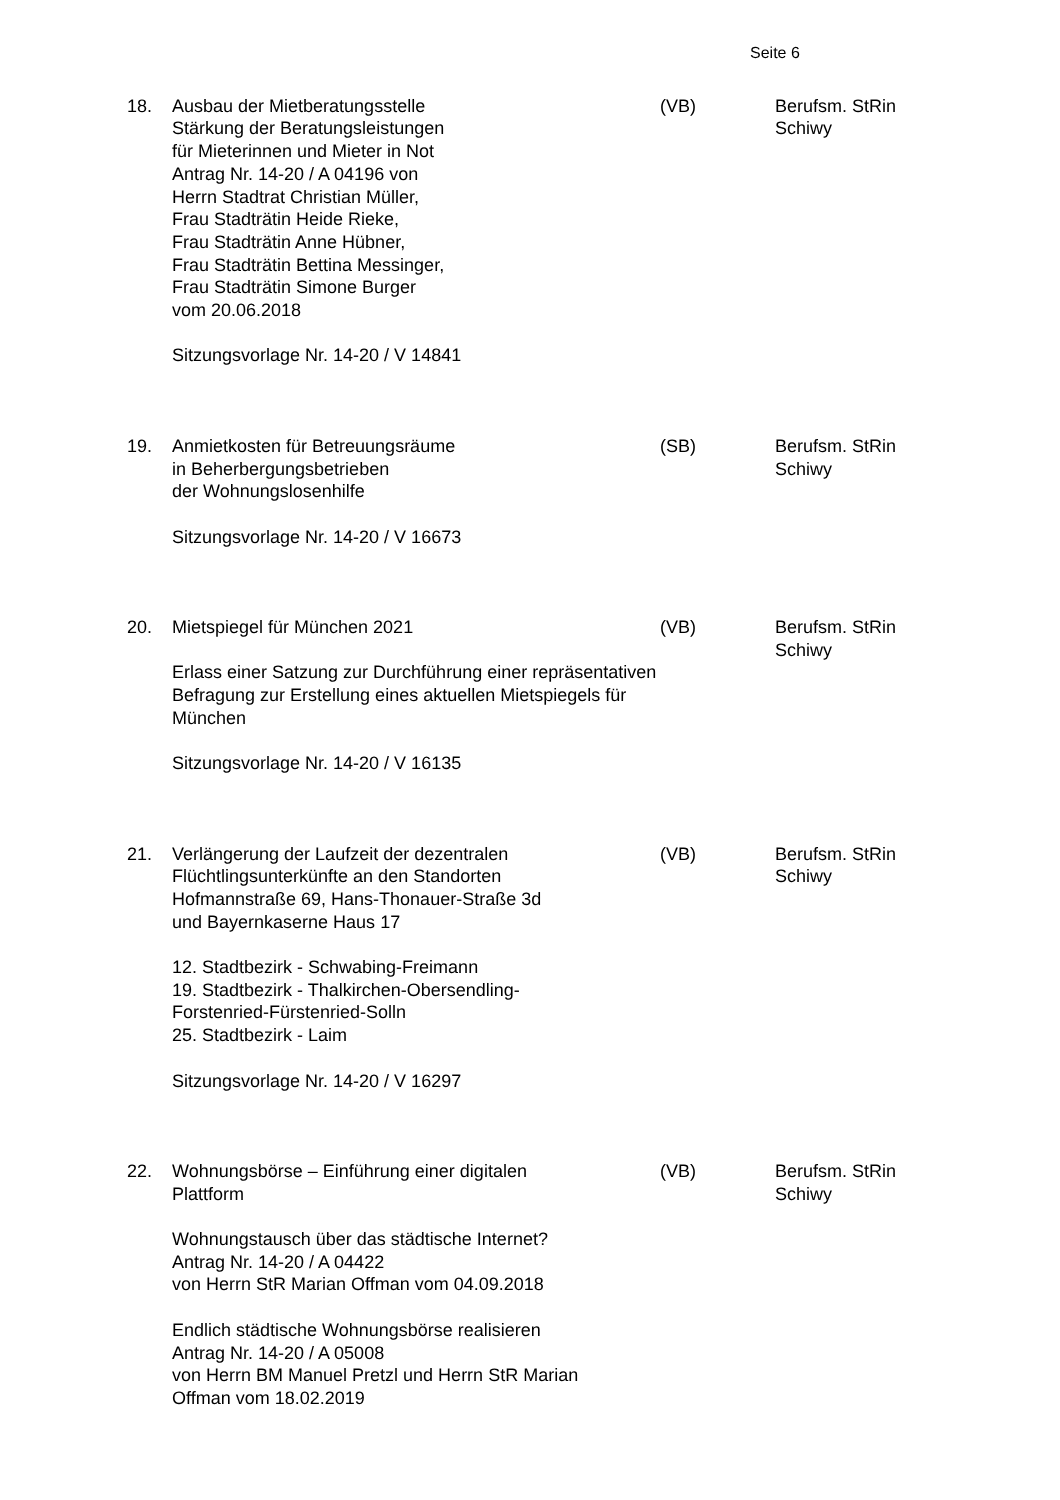Seite 6
18. Ausbau der Mietberatungsstelle
Stärkung der Beratungsleistungen
für Mieterinnen und Mieter in Not
Antrag Nr. 14-20 / A 04196 von
Herrn Stadtrat Christian Müller,
Frau Stadträtin Heide Rieke,
Frau Stadträtin Anne Hübner,
Frau Stadträtin Bettina Messinger,
Frau Stadträtin Simone Burger
vom 20.06.2018
Sitzungsvorlage Nr. 14-20 / V 14841
(VB) Berufsm. StRin
Schiwy
19. Anmietkosten für Betreuungsräume
in Beherbergungsbetrieben
der Wohnungslosenhilfe
Sitzungsvorlage Nr. 14-20 / V 16673
(SB) Berufsm. StRin
Schiwy
20. Mietspiegel für München 2021
Erlass einer Satzung zur Durchführung einer repräsentativen Befragung zur Erstellung eines aktuellen Mietspiegels für München
Sitzungsvorlage Nr. 14-20 / V 16135
(VB) Berufsm. StRin
Schiwy
21. Verlängerung der Laufzeit der dezentralen
Flüchtlingsunterkünfte an den Standorten
Hofmannstraße 69, Hans-Thonauer-Straße 3d
und Bayernkaserne Haus 17
12. Stadtbezirk - Schwabing-Freimann
19. Stadtbezirk - Thalkirchen-Obersendling-
Forstenried-Fürstenried-Solln
25. Stadtbezirk - Laim
Sitzungsvorlage Nr. 14-20 / V 16297
(VB) Berufsm. StRin
Schiwy
22. Wohnungsbörse – Einführung einer digitalen
Plattform
Wohnungstausch über das städtische Internet?
Antrag Nr. 14-20 / A 04422
von Herrn StR Marian Offman vom 04.09.2018
Endlich städtische Wohnungsbörse realisieren
Antrag Nr. 14-20 / A 05008
von Herrn BM Manuel Pretzl und Herrn StR Marian
Offman vom 18.02.2019
(VB) Berufsm. StRin
Schiwy